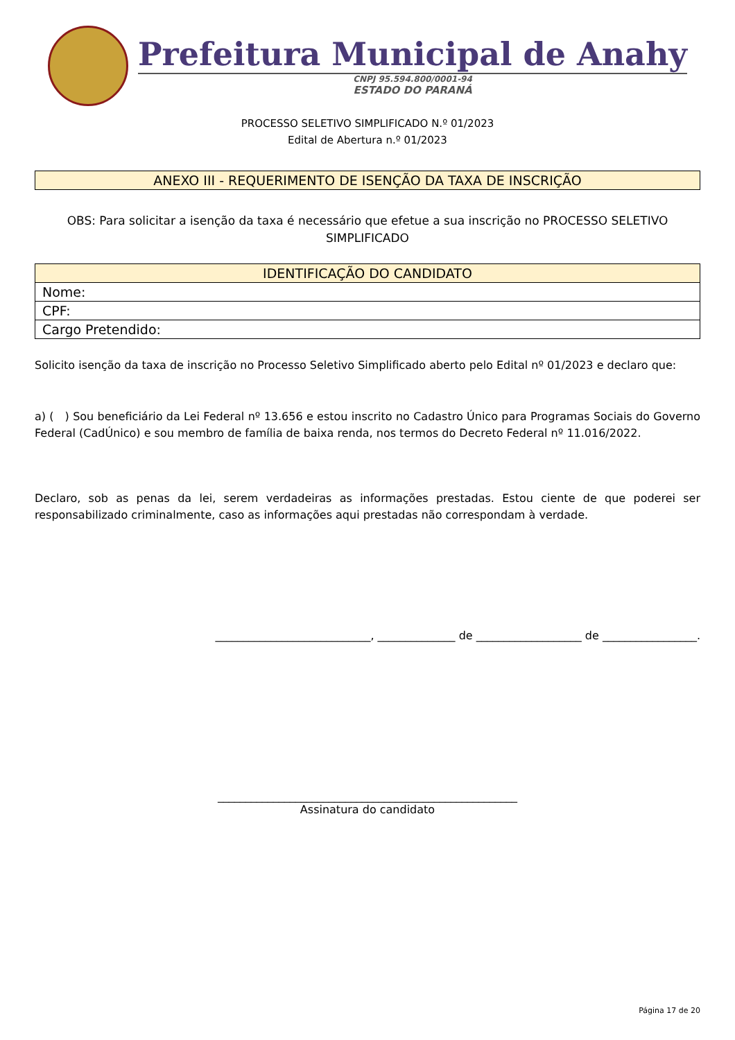Prefeitura Municipal de Anahy
CNPJ 95.594.800/0001-94
ESTADO DO PARANÁ
PROCESSO SELETIVO SIMPLIFICADO N.º 01/2023
Edital de Abertura n.º 01/2023
ANEXO III - REQUERIMENTO DE ISENÇÃO DA TAXA DE INSCRIÇÃO
OBS: Para solicitar a isenção da taxa é necessário que efetue a sua inscrição no PROCESSO SELETIVO SIMPLIFICADO
| IDENTIFICAÇÃO DO CANDIDATO |
| --- |
| Nome: |
| CPF: |
| Cargo Pretendido: |
Solicito isenção da taxa de inscrição no Processo Seletivo Simplificado aberto pelo Edital nº 01/2023 e declaro que:
a) ( ) Sou beneficiário da Lei Federal nº 13.656 e estou inscrito no Cadastro Único para Programas Sociais do Governo Federal (CadÚnico) e sou membro de família de baixa renda, nos termos do Decreto Federal nº 11.016/2022.
Declaro, sob as penas da lei, serem verdadeiras as informações prestadas. Estou ciente de que poderei ser responsabilizado criminalmente, caso as informações aqui prestadas não correspondam à verdade.
____________________________, ______________ de ___________________ de _________________.
______________________________________________________
Assinatura do candidato
Página 17 de 20